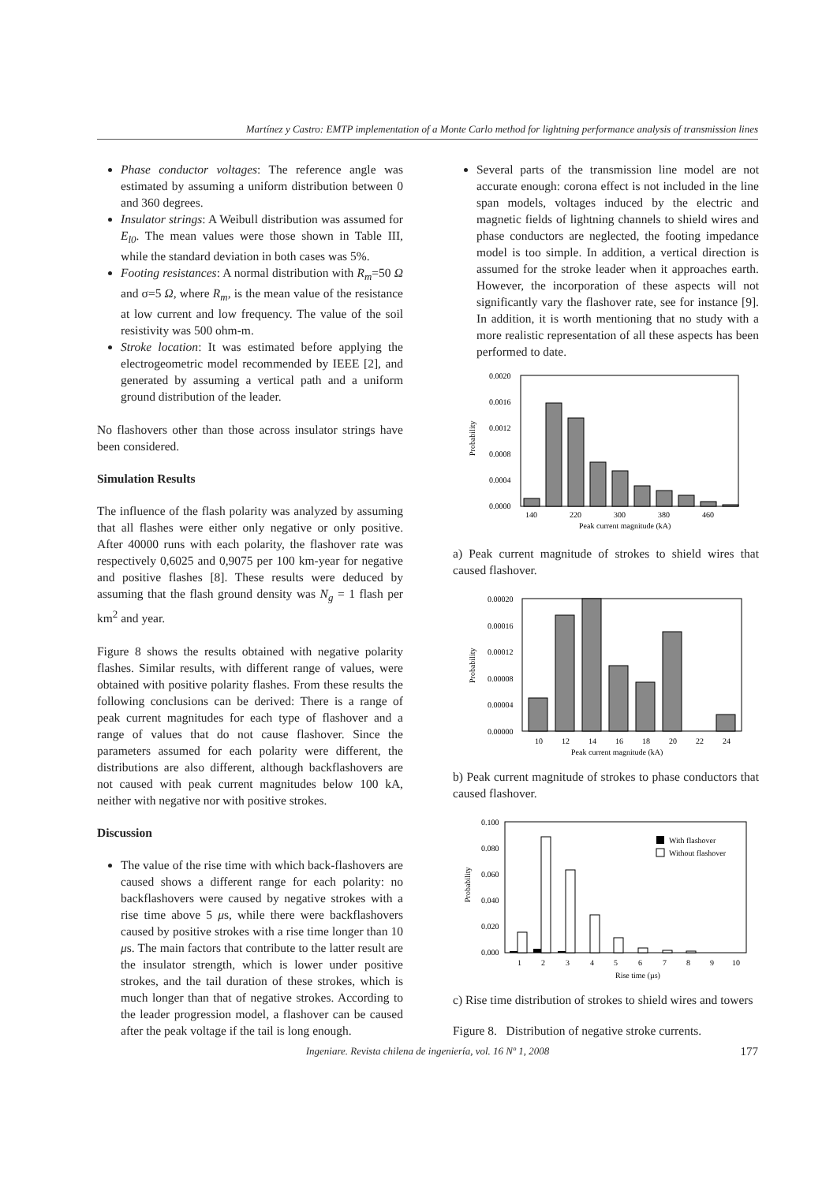Martínez y Castro: EMTP implementation of a Monte Carlo method for lightning performance analysis of transmission lines
Phase conductor voltages: The reference angle was estimated by assuming a uniform distribution between 0 and 360 degrees.
Insulator strings: A Weibull distribution was assumed for E<sub>l0</sub>. The mean values were those shown in Table III, while the standard deviation in both cases was 5%.
Footing resistances: A normal distribution with R<sub>m</sub>=50 Ω and σ=5 Ω, where R<sub>m</sub>, is the mean value of the resistance at low current and low frequency. The value of the soil resistivity was 500 ohm-m.
Stroke location: It was estimated before applying the electrogeometric model recommended by IEEE [2], and generated by assuming a vertical path and a uniform ground distribution of the leader.
No flashovers other than those across insulator strings have been considered.
Simulation Results
The influence of the flash polarity was analyzed by assuming that all flashes were either only negative or only positive. After 40000 runs with each polarity, the flashover rate was respectively 0,6025 and 0,9075 per 100 km-year for negative and positive flashes [8]. These results were deduced by assuming that the flash ground density was N<sub>g</sub> = 1 flash per km<sup>2</sup> and year.
Figure 8 shows the results obtained with negative polarity flashes. Similar results, with different range of values, were obtained with positive polarity flashes. From these results the following conclusions can be derived: There is a range of peak current magnitudes for each type of flashover and a range of values that do not cause flashover. Since the parameters assumed for each polarity were different, the distributions are also different, although backflashovers are not caused with peak current magnitudes below 100 kA, neither with negative nor with positive strokes.
Discussion
The value of the rise time with which back-flashovers are caused shows a different range for each polarity: no backflashovers were caused by negative strokes with a rise time above 5 μs, while there were backflashovers caused by positive strokes with a rise time longer than 10 μs. The main factors that contribute to the latter result are the insulator strength, which is lower under positive strokes, and the tail duration of these strokes, which is much longer than that of negative strokes. According to the leader progression model, a flashover can be caused after the peak voltage if the tail is long enough.
Several parts of the transmission line model are not accurate enough: corona effect is not included in the line span models, voltages induced by the electric and magnetic fields of lightning channels to shield wires and phase conductors are neglected, the footing impedance model is too simple. In addition, a vertical direction is assumed for the stroke leader when it approaches earth. However, the incorporation of these aspects will not significantly vary the flashover rate, see for instance [9]. In addition, it is worth mentioning that no study with a more realistic representation of all these aspects has been performed to date.
0.0020
0.0016
0.0012
0.0008
0.0004
0.0000
Probability
140
220
300
380
460
Peak current magnitude (kA)
a) Peak current magnitude of strokes to shield wires that caused flashover.
0.00020
0.00016
0.00012
0.00008
0.00004
0.00000
Probability
10
12
14
16
18
20
22
24
Peak current magnitude (kA)
b) Peak current magnitude of strokes to phase conductors that caused flashover.
With flashover
Without flashover
0.100
0.080
0.060
0.040
0.020
0.000
Probability
1
2
3
4
5
6
7
8
9
10
Rise time (µs)
c) Rise time distribution of strokes to shield wires and towers
Figure 8. Distribution of negative stroke currents.
Ingeniare. Revista chilena de ingeniería, vol. 16 Nº 1, 2008 177